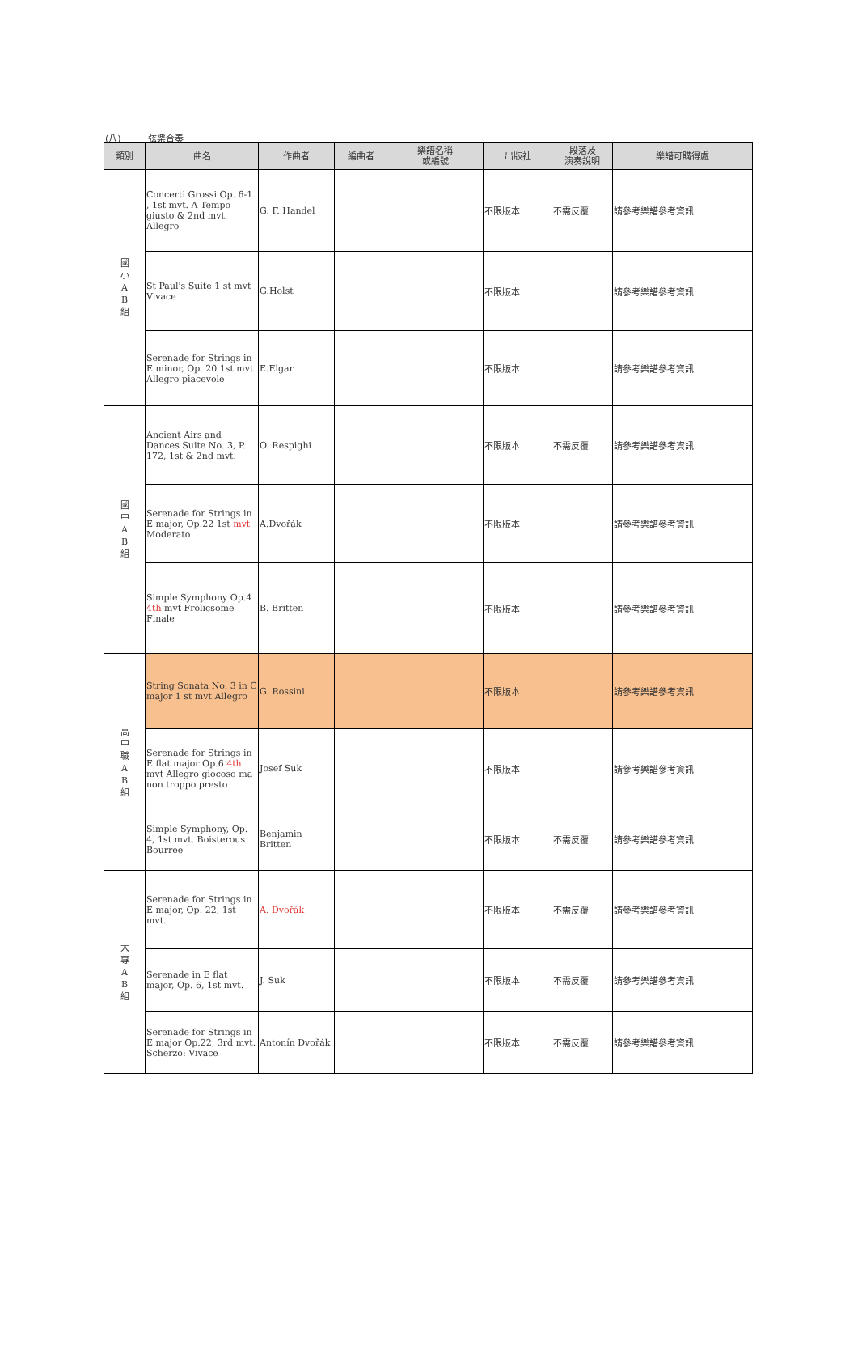(八) 弦樂合奏
| 類別 | 曲名 | 作曲者 | 編曲者 | 樂譜名稱 或編號 | 出版社 | 段落及 演奏說明 | 樂譜可購得處 |
| --- | --- | --- | --- | --- | --- | --- | --- |
| 國 小 A B 組 | Concerti Grossi Op. 6-1 , 1st mvt. A Tempo giusto & 2nd mvt. Allegro | G. F. Handel | | | 不限版本 | 不需反覆 | 請參考樂譜參考資訊 |
| | St Paul's Suite 1 st mvt Vivace | G.Holst | | | 不限版本 | | 請參考樂譜參考資訊 |
| | Serenade for Strings in E minor, Op. 20 1st mvt Allegro piacevole | E.Elgar | | | 不限版本 | | 請參考樂譜參考資訊 |
| 國 中 A B 組 | Ancient Airs and Dances Suite No. 3, P. 172, 1st & 2nd mvt. | O. Respighi | | | 不限版本 | 不需反覆 | 請參考樂譜參考資訊 |
| | Serenade for Strings in E major, Op.22 1st mvt Moderato | A.Dvořák | | | 不限版本 | | 請參考樂譜參考資訊 |
| | Simple Symphony Op.4 4th mvt Frolicsome Finale | B. Britten | | | 不限版本 | | 請參考樂譜參考資訊 |
| 高 中 職 A B 組 | String Sonata No. 3 in C major 1 st mvt Allegro | G. Rossini | | | 不限版本 | | 請參考樂譜參考資訊 |
| | Serenade for Strings in E flat major Op.6 4th mvt Allegro giocoso ma non troppo presto | Josef Suk | | | 不限版本 | | 請參考樂譜參考資訊 |
| | Simple Symphony, Op. 4, 1st mvt. Boisterous Bourree | Benjamin Britten | | | 不限版本 | 不需反覆 | 請參考樂譜參考資訊 |
| 大 專 A B 組 | Serenade for Strings in E major, Op. 22, 1st mvt. | A. Dvořák | | | 不限版本 | 不需反覆 | 請參考樂譜參考資訊 |
| | Serenade in E flat major, Op. 6, 1st mvt. | J. Suk | | | 不限版本 | 不需反覆 | 請參考樂譜參考資訊 |
| | Serenade for Strings in E major Op.22, 3rd mvt. Scherzo: Vivace | Antonín Dvořák | | | 不限版本 | 不需反覆 | 請參考樂譜參考資訊 |